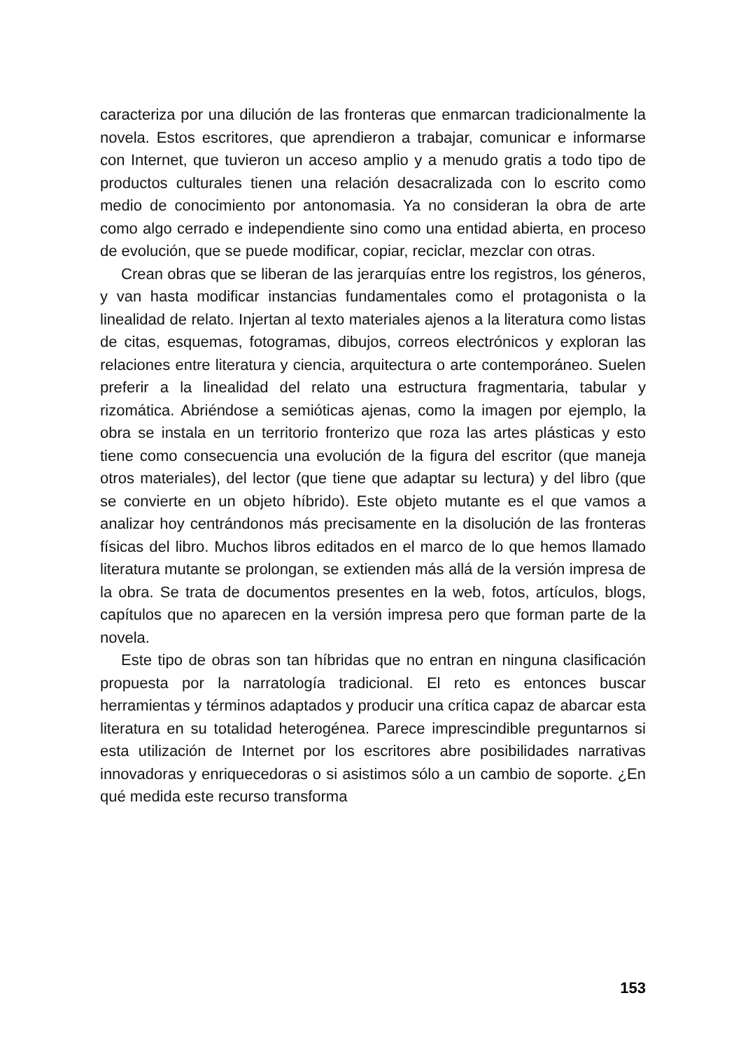caracteriza por una dilución de las fronteras que enmarcan tradicionalmente la novela. Estos escritores, que aprendieron a trabajar, comunicar e informarse con Internet, que tuvieron un acceso amplio y a menudo gratis a todo tipo de productos culturales tienen una relación desacralizada con lo escrito como medio de conocimiento por antonomasia. Ya no consideran la obra de arte como algo cerrado e independiente sino como una entidad abierta, en proceso de evolución, que se puede modificar, copiar, reciclar, mezclar con otras.
Crean obras que se liberan de las jerarquías entre los registros, los géneros, y van hasta modificar instancias fundamentales como el protagonista o la linealidad de relato. Injertan al texto materiales ajenos a la literatura como listas de citas, esquemas, fotogramas, dibujos, correos electrónicos y exploran las relaciones entre literatura y ciencia, arquitectura o arte contemporáneo. Suelen preferir a la linealidad del relato una estructura fragmentaria, tabular y rizomática. Abriéndose a semióticas ajenas, como la imagen por ejemplo, la obra se instala en un territorio fronterizo que roza las artes plásticas y esto tiene como consecuencia una evolución de la figura del escritor (que maneja otros materiales), del lector (que tiene que adaptar su lectura) y del libro (que se convierte en un objeto híbrido). Este objeto mutante es el que vamos a analizar hoy centrándonos más precisamente en la disolución de las fronteras físicas del libro. Muchos libros editados en el marco de lo que hemos llamado literatura mutante se prolongan, se extienden más allá de la versión impresa de la obra. Se trata de documentos presentes en la web, fotos, artículos, blogs, capítulos que no aparecen en la versión impresa pero que forman parte de la novela.
Este tipo de obras son tan híbridas que no entran en ninguna clasificación propuesta por la narratología tradicional. El reto es entonces buscar herramientas y términos adaptados y producir una crítica capaz de abarcar esta literatura en su totalidad heterogénea. Parece imprescindible preguntarnos si esta utilización de Internet por los escritores abre posibilidades narrativas innovadoras y enriquecedoras o si asistimos sólo a un cambio de soporte. ¿En qué medida este recurso transforma
153